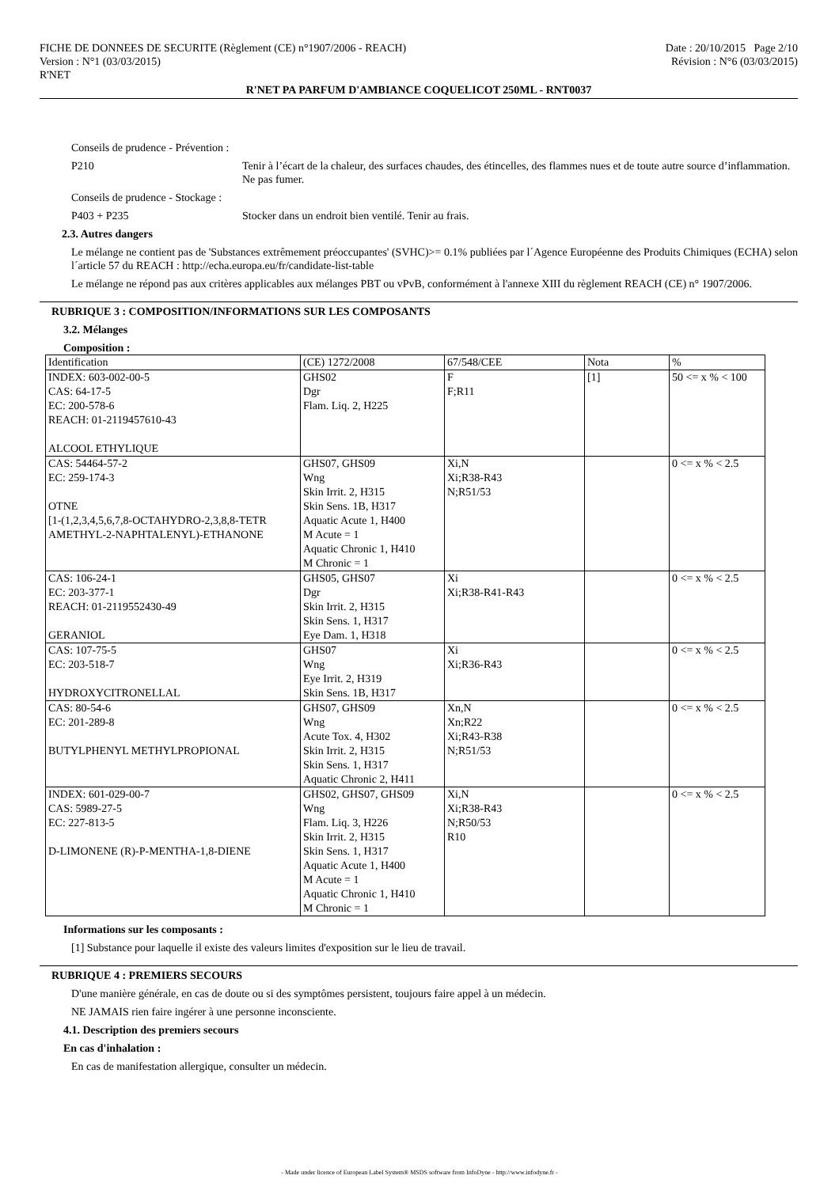FICHE DE DONNEES DE SECURITE (Règlement (CE) n°1907/2006 - REACH) Date : 20/10/2015 Page 2/10
Version : N°1 (03/03/2015) Révision : N°6 (03/03/2015)
R'NET
R'NET PA PARFUM D'AMBIANCE COQUELICOT 250ML - RNT0037
Conseils de prudence - Prévention :
P210 Tenir à l’écart de la chaleur, des surfaces chaudes, des étincelles, des flammes nues et de toute autre source d’inflammation. Ne pas fumer.
Conseils de prudence - Stockage :
P403 + P235 Stocker dans un endroit bien ventilé. Tenir au frais.
2.3. Autres dangers
Le mélange ne contient pas de 'Substances extrêmement préoccupantes' (SVHC)>= 0.1% publiées par l´Agence Européenne des Produits Chimiques (ECHA) selon l´article 57 du REACH : http://echa.europa.eu/fr/candidate-list-table
Le mélange ne répond pas aux critères applicables aux mélanges PBT ou vPvB, conformément à l'annexe XIII du règlement REACH (CE) n° 1907/2006.
RUBRIQUE 3 : COMPOSITION/INFORMATIONS SUR LES COMPOSANTS
3.2. Mélanges
Composition :
| Identification | (CE) 1272/2008 | 67/548/CEE | Nota | % |
| --- | --- | --- | --- | --- |
| INDEX: 603-002-00-5 CAS: 64-17-5 EC: 200-578-6 REACH: 01-2119457610-43 ALCOOL ETHYLIQUE | GHS02 Dgr Flam. Liq. 2, H225 | F F;R11 | [1] | 50 <= x % < 100 |
| CAS: 54464-57-2 EC: 259-174-3 OTNE [1-(1,2,3,4,5,6,7,8-OCTAHYDRO-2,3,8,8-TETR AMETHYL-2-NAPHTALENYL)-ETHANONE | GHS07, GHS09 Wng Skin Irrit. 2, H315 Skin Sens. 1B, H317 Aquatic Acute 1, H400 M Acute = 1 Aquatic Chronic 1, H410 M Chronic = 1 | Xi,N Xi;R38-R43 N;R51/53 | | 0 <= x % < 2.5 |
| CAS: 106-24-1 EC: 203-377-1 REACH: 01-2119552430-49 GERANIOL | GHS05, GHS07 Dgr Skin Irrit. 2, H315 Skin Sens. 1, H317 Eye Dam. 1, H318 | Xi Xi;R38-R41-R43 | | 0 <= x % < 2.5 |
| CAS: 107-75-5 EC: 203-518-7 HYDROXYCITRONELLAL | GHS07 Wng Eye Irrit. 2, H319 Skin Sens. 1B, H317 | Xi Xi;R36-R43 | | 0 <= x % < 2.5 |
| CAS: 80-54-6 EC: 201-289-8 BUTYLPHENYL METHYLPROPIONAL | GHS07, GHS09 Wng Acute Tox. 4, H302 Skin Irrit. 2, H315 Skin Sens. 1, H317 Aquatic Chronic 2, H411 | Xn,N Xn;R22 Xi;R43-R38 N;R51/53 | | 0 <= x % < 2.5 |
| INDEX: 601-029-00-7 CAS: 5989-27-5 EC: 227-813-5 D-LIMONENE (R)-P-MENTHA-1,8-DIENE | GHS02, GHS07, GHS09 Wng Flam. Liq. 3, H226 Skin Irrit. 2, H315 Skin Sens. 1, H317 Aquatic Acute 1, H400 M Acute = 1 Aquatic Chronic 1, H410 M Chronic = 1 | Xi,N Xi;R38-R43 N;R50/53 R10 | | 0 <= x % < 2.5 |
Informations sur les composants :
[1] Substance pour laquelle il existe des valeurs limites d'exposition sur le lieu de travail.
RUBRIQUE 4 : PREMIERS SECOURS
D'une manière générale, en cas de doute ou si des symptômes persistent, toujours faire appel à un médecin.
NE JAMAIS rien faire ingérer à une personne inconsciente.
4.1. Description des premiers secours
En cas d'inhalation :
En cas de manifestation allergique, consulter un médecin.
- Made under licence of European Label System® MSDS software from InfoDyne - http://www.infodyne.fr -